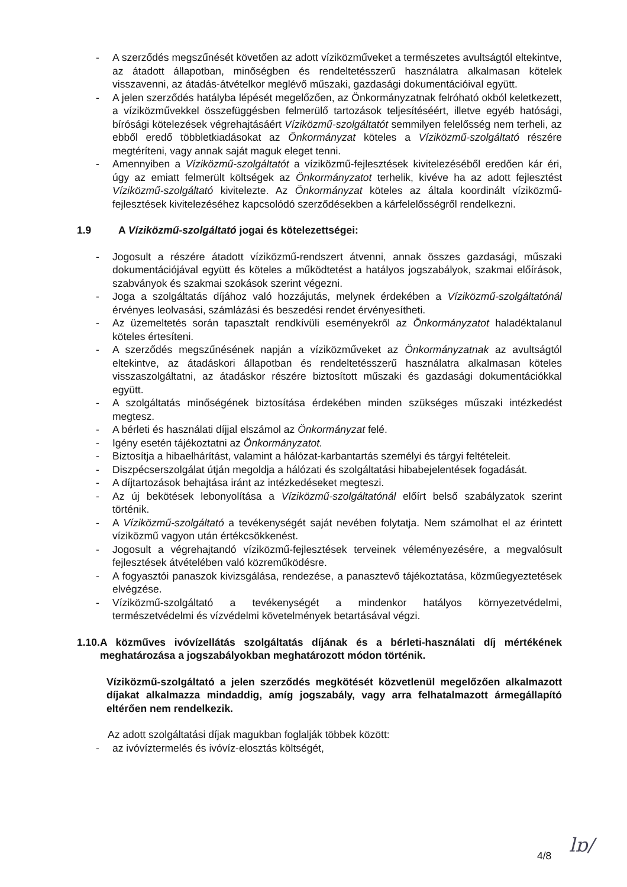- A szerződés megszűnését követően az adott víziközműveket a természetes avultságtól eltekintve, az átadott állapotban, minőségben és rendeltetésszerű használatra alkalmasan kötelek visszavenni, az átadás-átvételkor meglévő műszaki, gazdasági dokumentációival együtt.
- A jelen szerződés hatályba lépését megelőzően, az Önkormányzatnak felróható okból keletkezett, a víziközművekkel összefüggésben felmerülő tartozások teljesítéséért, illetve egyéb hatósági, bírósági kötelezések végrehajtásáért Víziközmű-szolgáltatót semmilyen felelősség nem terheli, az ebből eredő többletkiadásokat az Önkormányzat köteles a Víziközmű-szolgáltató részére megtéríteni, vagy annak saját maguk eleget tenni.
- Amennyiben a Víziközmű-szolgáltatót a víziközmű-fejlesztések kivitelezéséből eredően kár éri, úgy az emiatt felmerült költségek az Önkormányzatot terhelik, kivéve ha az adott fejlesztést Víziközmű-szolgáltató kivitelezte. Az Önkormányzat köteles az általa koordinált víziközmű-fejlesztések kivitelezéséhez kapcsolódó szerződésekben a kárfelelősségről rendelkezni.
1.9 A Víziközmű-szolgáltató jogai és kötelezettségei:
- Jogosult a részére átadott víziközmű-rendszert átvenni, annak összes gazdasági, műszaki dokumentációjával együtt és köteles a működtetést a hatályos jogszabályok, szakmai előírások, szabványok és szakmai szokások szerint végezni.
- Joga a szolgáltatás díjához való hozzájutás, melynek érdekében a Víziközmű-szolgáltatónál érvényes leolvasási, számlázási és beszedési rendet érvényesítheti.
- Az üzemeltetés során tapasztalt rendkívüli eseményekről az Önkormányzatot haladéktalanul köteles értesíteni.
- A szerződés megszűnésének napján a víziközműveket az Önkormányzatnak az avultságtól eltekintve, az átadáskori állapotban és rendeltetésszerű használatra alkalmasan köteles visszaszolgáltatni, az átadáskor részére biztosított műszaki és gazdasági dokumentációkkal együtt.
- A szolgáltatás minőségének biztosítása érdekében minden szükséges műszaki intézkedést megtesz.
- A bérleti és használati díjjal elszámol az Önkormányzat felé.
- Igény esetén tájékoztatni az Önkormányzatot.
- Biztosítja a hibaelhárítást, valamint a hálózat-karbantartás személyi és tárgyi feltételeit.
- Diszpécserszolgálat útján megoldja a hálózati és szolgáltatási hibabejelentések fogadását.
- A díjtartozások behajtása iránt az intézkedéseket megteszi.
- Az új bekötések lebonyolítása a Víziközmű-szolgáltatónál előírt belső szabályzatok szerint történik.
- A Víziközmű-szolgáltató a tevékenységét saját nevében folytatja. Nem számolhat el az érintett víziközmű vagyon után értékcsökkenést.
- Jogosult a végrehajtandó víziközmű-fejlesztések terveinek véleményezésére, a megvalósult fejlesztések átvételében való közreműködésre.
- A fogyasztói panaszok kivizsgálása, rendezése, a panasztevő tájékoztatása, közműegyeztetések elvégzése.
- Víziközmű-szolgáltató a tevékenységét a mindenkor hatályos környezetvédelmi, természetvédelmi és vízvédelmi követelmények betartásával végzi.
1.10. A közműves ivóvízellátás szolgáltatás díjának és a bérleti-használati díj mértékének meghatározása a jogszabályokban meghatározott módon történik.
Víziközmű-szolgáltató a jelen szerződés megkötését közvetlenül megelőzően alkalmazott díjakat alkalmazza mindaddig, amíg jogszabály, vagy arra felhatalmazott ármegállapító eltérően nem rendelkezik.
Az adott szolgáltatási díjak magukban foglalják többek között:
- az ivóvíztermelés és ivóvíz-elosztás költségét,
4/8 lɒ/